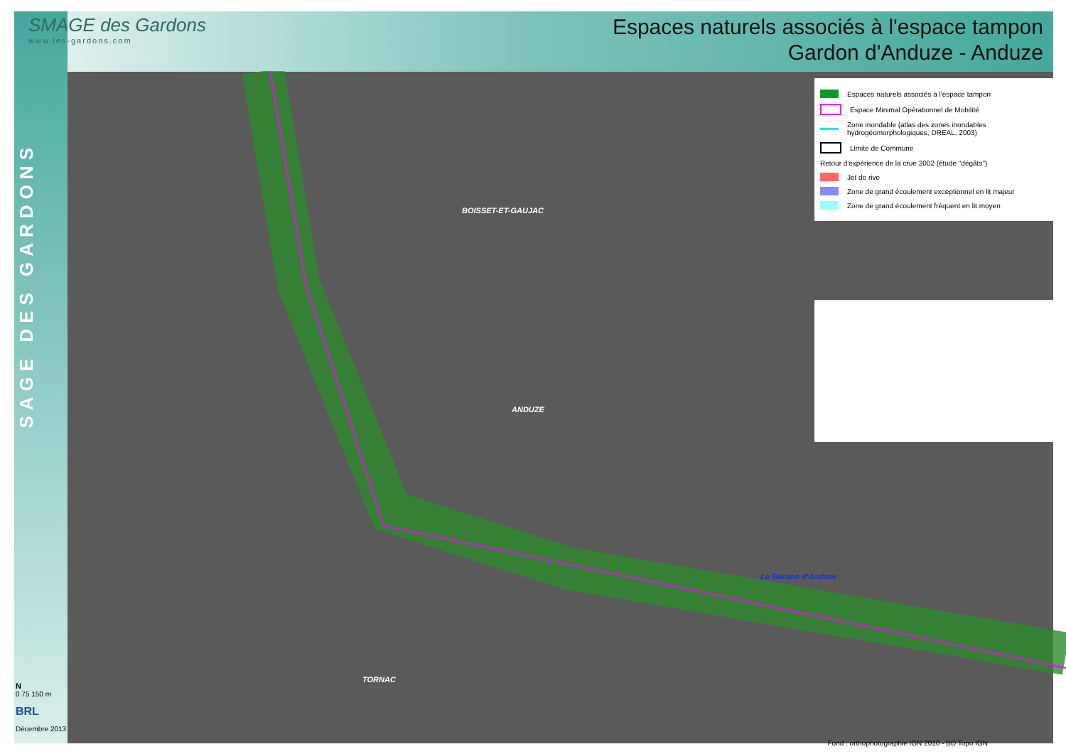SMAGE des Gardons
www.les-gardons.com
Espaces naturels associés à l'espace tampon
Gardon d'Anduze - Anduze
SAGE DES GARDONS
N
0 75 150 m
BRL
Décembre 2013
BOISSET-ET-GAUJAC
ANDUZE
Le Gardon d'Anduze
TORNAC
Espaces naturels associés à l'espace tampon
Espace Minimal Opérationnel de Mobilité
Zone inondable (atlas des zones inondables hydrogéomorphologiques, DREAL, 2003)
Limite de Commune
Retour d'expérience de la crue 2002 (étude "dégâts")
Jet de rive
Zone de grand écoulement exceptionnel en lit majeur
Zone de grand écoulement fréquent en lit moyen
Fond : orthophotographie IGN 2010 - BD Topo IGN